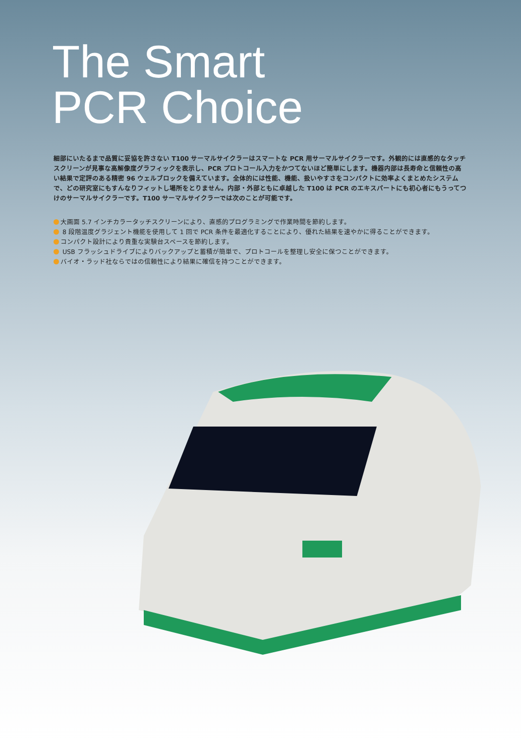The Smart
PCR Choice
細部にいたるまで品質に妥協を許さない T100 サーマルサイクラーはスマートな PCR 用サーマルサイクラーです。外観的には直感的なタッチスクリーンが見事な高解像度グラフィックを表示し、PCR プロトコール入力をかつてないほど簡単にします。機器内部は長寿命と信頼性の高い結果で定評のある精密 96 ウェルブロックを備えています。全体的には性能、機能、扱いやすさをコンパクトに効率よくまとめたシステムで、どの研究室にもすんなりフィットし場所をとりません。内部・外部ともに卓越した T100 は PCR のエキスパートにも初心者にもうってつけのサーマルサイクラーです。T100 サーマルサイクラーでは次のことが可能です。
大画面 5.7 インチカラータッチスクリーンにより、直感的プログラミングで作業時間を節約します。
8 段階温度グラジェント機能を使用して 1 回で PCR 条件を最適化することにより、優れた結果を速やかに得ることができます。
コンパクト設計により貴重な実験台スペースを節約します。
USB フラッシュドライブによりバックアップと蓄積が簡単で、プロトコールを整理し安全に保つことができます。
バイオ・ラッド社ならではの信頼性により結果に確信を持つことができます。